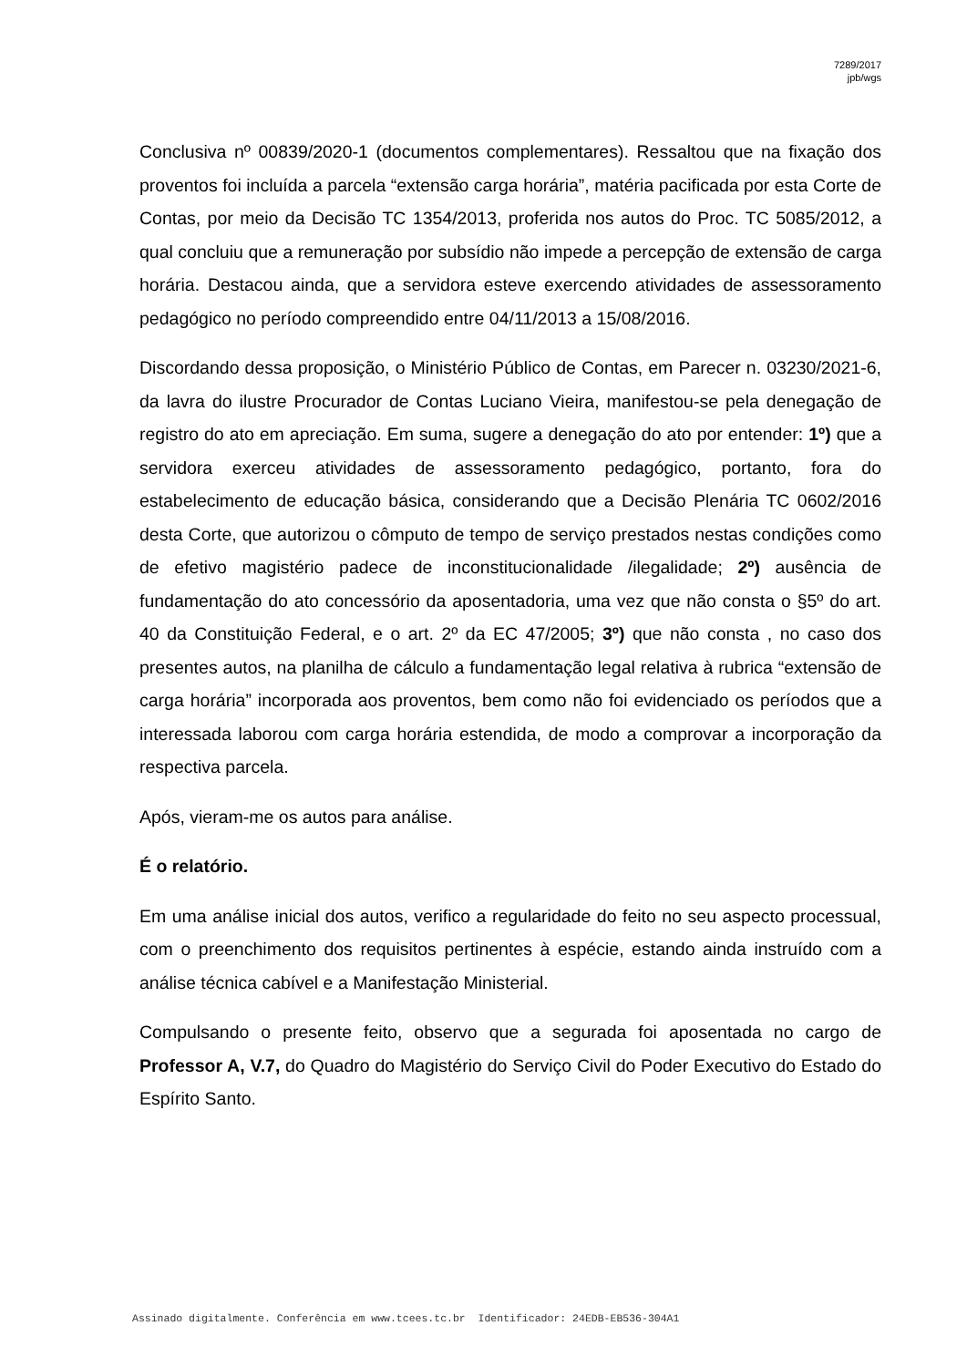7289/2017
jpb/wgs
Conclusiva nº 00839/2020-1 (documentos complementares). Ressaltou que na fixação dos proventos foi incluída a parcela “extensão carga horária”, matéria pacificada por esta Corte de Contas, por meio da Decisão TC 1354/2013, proferida nos autos do Proc. TC 5085/2012, a qual concluiu que a remuneração por subsídio não impede a percepção de extensão de carga horária. Destacou ainda, que a servidora esteve exercendo atividades de assessoramento pedagógico no período compreendido entre 04/11/2013 a 15/08/2016.
Discordando dessa proposição, o Ministério Público de Contas, em Parecer n. 03230/2021-6, da lavra do ilustre Procurador de Contas Luciano Vieira, manifestou-se pela denegação de registro do ato em apreciação. Em suma, sugere a denegação do ato por entender: 1º) que a servidora exerceu atividades de assessoramento pedagógico, portanto, fora do estabelecimento de educação básica, considerando que a Decisão Plenária TC 0602/2016 desta Corte, que autorizou o cômputo de tempo de serviço prestados nestas condições como de efetivo magistério padece de inconstitucionalidade /ilegalidade; 2º) ausência de fundamentação do ato concessório da aposentadoria, uma vez que não consta o §5º do art. 40 da Constituição Federal, e o art. 2º da EC 47/2005; 3º) que não consta , no caso dos presentes autos, na planilha de cálculo a fundamentação legal relativa à rubrica “extensão de carga horária” incorporada aos proventos, bem como não foi evidenciado os períodos que a interessada laborou com carga horária estendida, de modo a comprovar a incorporação da respectiva parcela.
Após, vieram-me os autos para análise.
É o relatório.
Em uma análise inicial dos autos, verifico a regularidade do feito no seu aspecto processual, com o preenchimento dos requisitos pertinentes à espécie, estando ainda instruído com a análise técnica cabível e a Manifestação Ministerial.
Compulsando o presente feito, observo que a segurada foi aposentada no cargo de Professor A, V.7, do Quadro do Magistério do Serviço Civil do Poder Executivo do Estado do Espírito Santo.
Assinado digitalmente. Conferência em www.tcees.tc.br Identificador: 24EDB-EB536-304A1